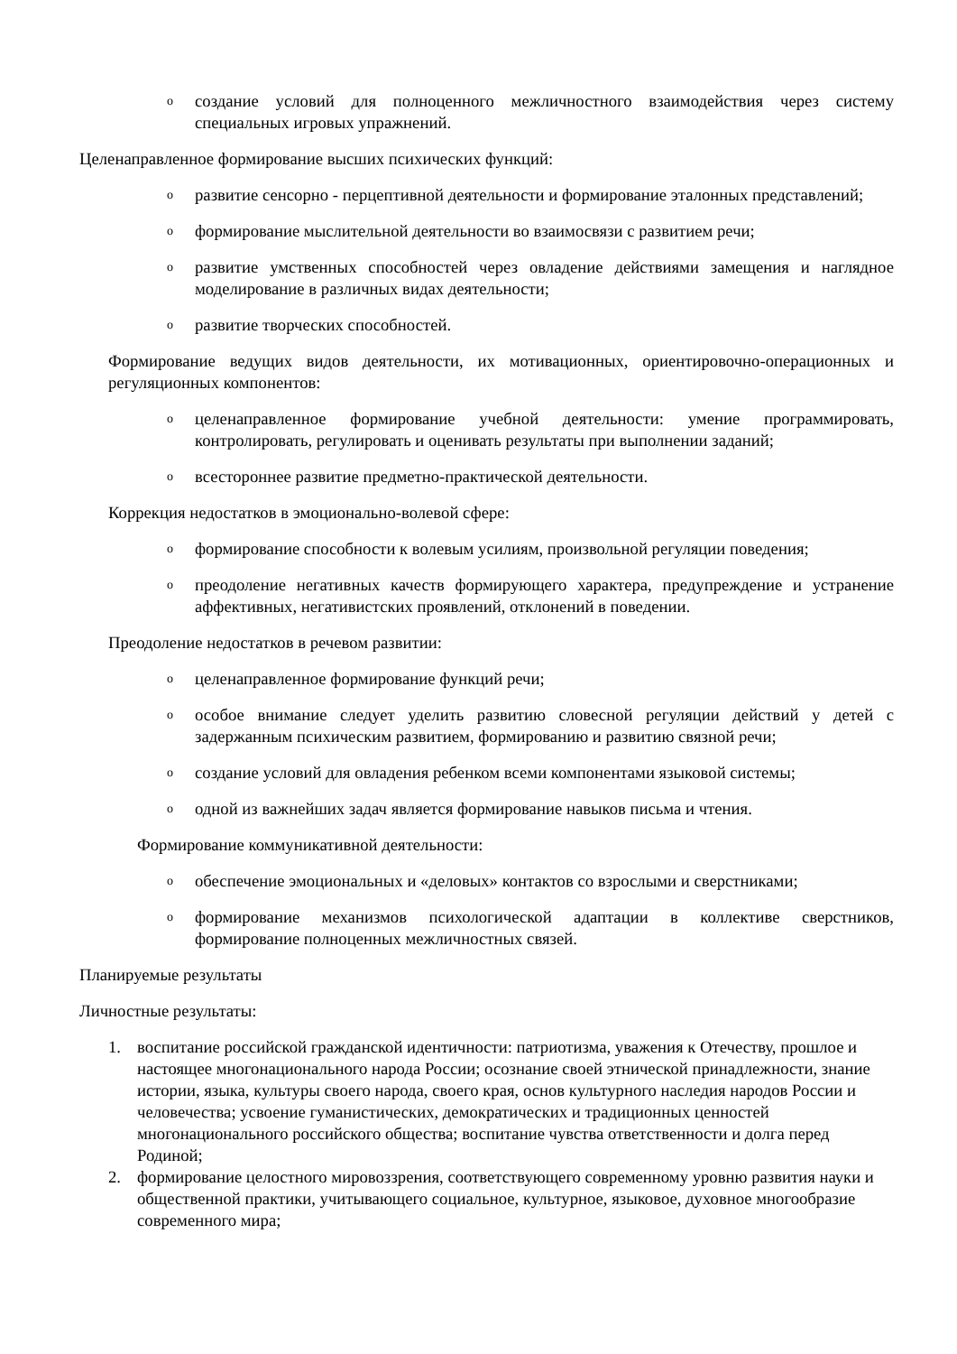oсоздание условий для полноценного межличностного взаимодействия через систему специальных игровых упражнений.
Целенаправленное формирование высших психических функций:
oразвитие сенсорно - перцептивной деятельности и формирование эталонных представлений;
oформирование мыслительной деятельности во взаимосвязи с развитием речи;
oразвитие умственных способностей через овладение действиями замещения и наглядное моделирование в различных видах деятельности;
oразвитие творческих способностей.
Формирование ведущих видов деятельности, их мотивационных, ориентировочно-операционных и регуляционных компонентов:
oцеленаправленное формирование учебной деятельности: умение программировать, контролировать, регулировать и оценивать результаты при выполнении заданий;
oвсестороннее развитие предметно-практической деятельности.
Коррекция недостатков в эмоционально-волевой сфере:
oформирование способности к волевым усилиям, произвольной регуляции поведения;
oпреодоление негативных качеств формирующего характера, предупреждение и устранение аффективных, негативистских проявлений, отклонений в поведении.
Преодоление недостатков в речевом развитии:
oцеленаправленное формирование функций речи;
oособое внимание следует уделить развитию словесной регуляции действий у детей с задержанным психическим развитием, формированию и развитию связной речи;
oсоздание условий для овладения ребенком всеми компонентами языковой системы;
oодной из важнейших задач является формирование навыков письма и чтения.
Формирование коммуникативной деятельности:
oобеспечение эмоциональных и «деловых» контактов со взрослыми и сверстниками;
oформирование механизмов психологической адаптации в коллективе сверстников, формирование полноценных межличностных связей.
Планируемые результаты
Личностные результаты:
1. воспитание российской гражданской идентичности: патриотизма, уважения к Отечеству, прошлое и настоящее многонационального народа России; осознание своей этнической принадлежности, знание истории, языка, культуры своего народа, своего края, основ культурного наследия народов России и человечества; усвоение гуманистических, демократических и традиционных ценностей многонационального российского общества; воспитание чувства ответственности и долга перед Родиной;
2. формирование целостного мировоззрения, соответствующего современному уровню развития науки и общественной практики, учитывающего социальное, культурное, языковое, духовное многообразие современного мира;